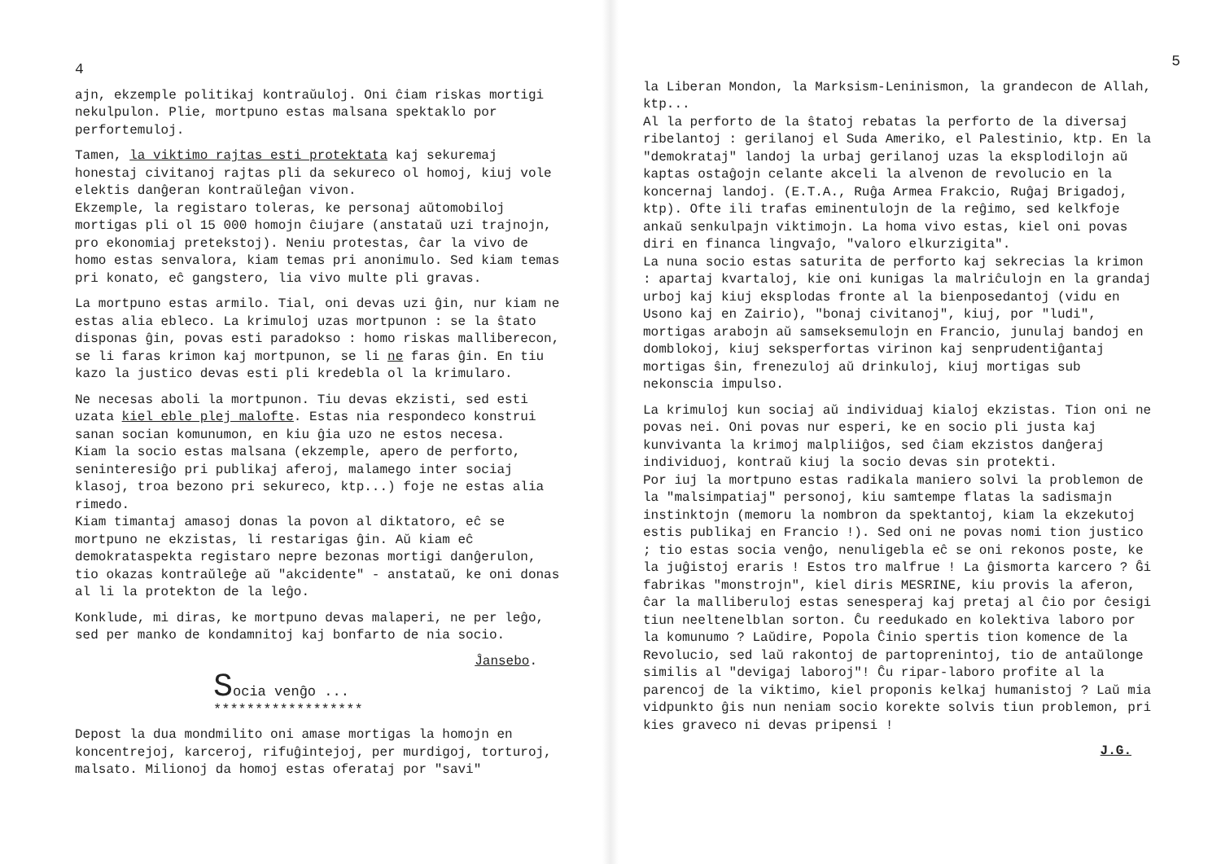4
ajn, ekzemple politikaj kontraŭuloj. Oni ĉiam riskas mortigi nekulpulon. Plie, mortpuno estas malsana spektaklo por perfortemuloj.
Tamen, la viktimo rajtas esti protektata kaj sekuremaj honestaj civitanoj rajtas pli da sekureco ol homoj, kiuj vole elektis danĝeran kontraŭleĝan vivon.
Ekzemple, la registaro toleras, ke personaj aŭtomobiloj mortigas pli ol 15 000 homojn ĉiujare (anstataŭ uzi trajnojn, pro ekonomiaj pretekstoj). Neniu protestas, ĉar la vivo de homo estas senvalora, kiam temas pri anonimulo. Sed kiam temas pri konato, eĉ gangstero, lia vivo multe pli gravas.
La mortpuno estas armilo. Tial, oni devas uzi ĝin, nur kiam ne estas alia ebleco. La krimuloj uzas mortpunon : se la ŝtato disponas ĝin, povas esti paradokso : homo riskas malliberecon, se li faras krimon kaj mortpunon, se li ne faras ĝin. En tiu kazo la justico devas esti pli kredebla ol la krimularo.
Ne necesas aboli la mortpunon. Tiu devas ekzisti, sed esti uzata kiel eble plej malofte. Estas nia respondeco konstrui sanan socian komunumon, en kiu ĝia uzo ne estos necesa.
Kiam la socio estas malsana (ekzemple, apero de perforto, seninteresiĝo pri publikaj aferoj, malamego inter sociaj klasoj, troa bezono pri sekureco, ktp...) foje ne estas alia rimedo.
Kiam timantaj amasoj donas la povon al diktatoro, eĉ se mortpuno ne ekzistas, li restarigas ĝin. Aŭ kiam eĉ demokrataspekta registaro nepre bezonas mortigi danĝerulon, tio okazas kontraŭleĝe aŭ "akcidente" - anstataŭ, ke oni donas al li la protekton de la leĝo.
Konklude, mi diras, ke mortpuno devas malaperi, ne per leĝo, sed per manko de kondamnitoj kaj bonfarto de nia socio.
Ĵansebo.
Socia venĝo ...
******************
Depost la dua mondmilito oni amase mortigas la homojn en koncentrejoj, karceroj, rifuĝintejoj, per murdigoj, torturoj, malsato. Milionoj da homoj estas oferataj por "savi"
5
la Liberan Mondon, la Marksism-Leninismon, la grandecon de Allah, ktp...
Al la perforto de la ŝtatoj rebatas la perforto de la diversaj ribelantoj : gerilanoj el Suda Ameriko, el Palestinio, ktp. En la "demokrataj" landoj la urbaj gerilanoj uzas la eksplodilojn aŭ kaptas ostaĝojn celante akceli la alvenon de revolucio en la koncernaj landoj. (E.T.A., Ruĝa Armea Frakcio, Ruĝaj Brigadoj, ktp). Ofte ili trafas eminentulojn de la reĝimo, sed kelkfoje ankaŭ senkulpajn viktimojn. La homa vivo estas, kiel oni povas diri en financa lingvaĵo, "valoro elkurzigita".
La nuna socio estas saturita de perforto kaj sekrecias la krimon : apartaj kvartaloj, kie oni kunigas la malriĉulojn en la grandaj urboj kaj kiuj eksplodas fronte al la bienposedantoj (vidu en Usono kaj en Zairio), "bonaj civitanoj", kiuj, por "ludi", mortigas arabojn aŭ samseksemulojn en Francio, junulaj bandoj en domblokoj, kiuj seksperfortas virinon kaj senprudentiĝantaj mortigas ŝin, frenezuloj aŭ drinkuloj, kiuj mortigas sub nekonscia impulso.
La krimuloj kun sociaj aŭ individuaj kialoj ekzistas. Tion oni ne povas nei. Oni povas nur esperi, ke en socio pli justa kaj kunvivanta la krimoj malpliiĝos, sed ĉiam ekzistos danĝeraj individuoj, kontraŭ kiuj la socio devas sin protekti.
Por iuj la mortpuno estas radikala maniero solvi la problemon de la "malsimpatiaj" personoj, kiu samtempe flatas la sadismajn instinktojn (memoru la nombron da spektantoj, kiam la ekzekutoj estis publikaj en Francio !). Sed oni ne povas nomi tion justico ; tio estas socia venĝo, nenuligebla eĉ se oni rekonos poste, ke la juĝistoj eraris ! Estos tro malfrue ! La ĝismorta karcero ? Ĝi fabrikas "monstrojn", kiel diris MESRINE, kiu provis la aferon, ĉar la malliberuloj estas senesperaj kaj pretaj al ĉio por ĉesigi tiun neeltenelblan sorton. Ĉu reedukado en kolektiva laboro por la komunumo ? Laŭdire, Popola Ĉinio spertis tion komence de la Revolucio, sed laŭ rakontoj de partoprenintoj, tio de antaŭlonge similis al "devigaj laboroj"! Ĉu ripar-laboro profite al la parencoj de la viktimo, kiel proponis kelkaj humanistoj ? Laŭ mia vidpunkto ĝis nun neniam socio korekte solvis tiun problemon, pri kies graveco ni devas pripensi !
J.G.